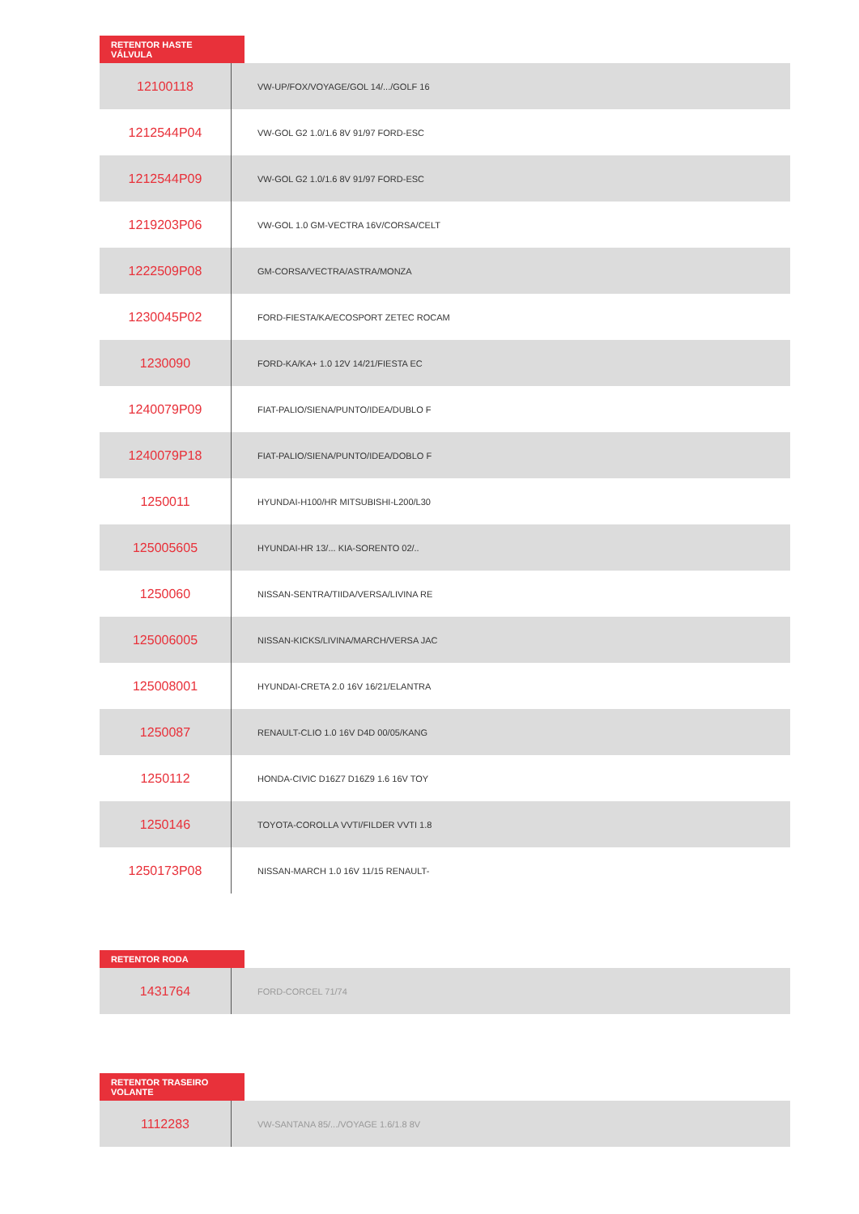RETENTOR HASTE VÁLVULA
| 12100118 | VW-UP/FOX/VOYAGE/GOL 14/.../GOLF 16 |
| 1212544P04 | VW-GOL G2 1.0/1.6 8V 91/97 FORD-ESC |
| 1212544P09 | VW-GOL G2 1.0/1.6 8V 91/97 FORD-ESC |
| 1219203P06 | VW-GOL 1.0 GM-VECTRA 16V/CORSA/CELT |
| 1222509P08 | GM-CORSA/VECTRA/ASTRA/MONZA |
| 1230045P02 | FORD-FIESTA/KA/ECOSPORT ZETEC ROCAM |
| 1230090 | FORD-KA/KA+ 1.0 12V 14/21/FIESTA EC |
| 1240079P09 | FIAT-PALIO/SIENA/PUNTO/IDEA/DUBLO F |
| 1240079P18 | FIAT-PALIO/SIENA/PUNTO/IDEA/DOBLO F |
| 1250011 | HYUNDAI-H100/HR MITSUBISHI-L200/L30 |
| 125005605 | HYUNDAI-HR 13/... KIA-SORENTO 02/.. |
| 1250060 | NISSAN-SENTRA/TIIDA/VERSA/LIVINA RE |
| 125006005 | NISSAN-KICKS/LIVINA/MARCH/VERSA JAC |
| 125008001 | HYUNDAI-CRETA 2.0 16V 16/21/ELANTRA |
| 1250087 | RENAULT-CLIO 1.0 16V D4D 00/05/KANG |
| 1250112 | HONDA-CIVIC D16Z7 D16Z9 1.6 16V TOY |
| 1250146 | TOYOTA-COROLLA VVTI/FILDER VVTI 1.8 |
| 1250173P08 | NISSAN-MARCH 1.0 16V 11/15 RENAULT- |
RETENTOR RODA
| 1431764 | FORD-CORCEL 71/74 |
RETENTOR TRASEIRO VOLANTE
| 1112283 | VW-SANTANA 85/.../VOYAGE 1.6/1.8 8V |